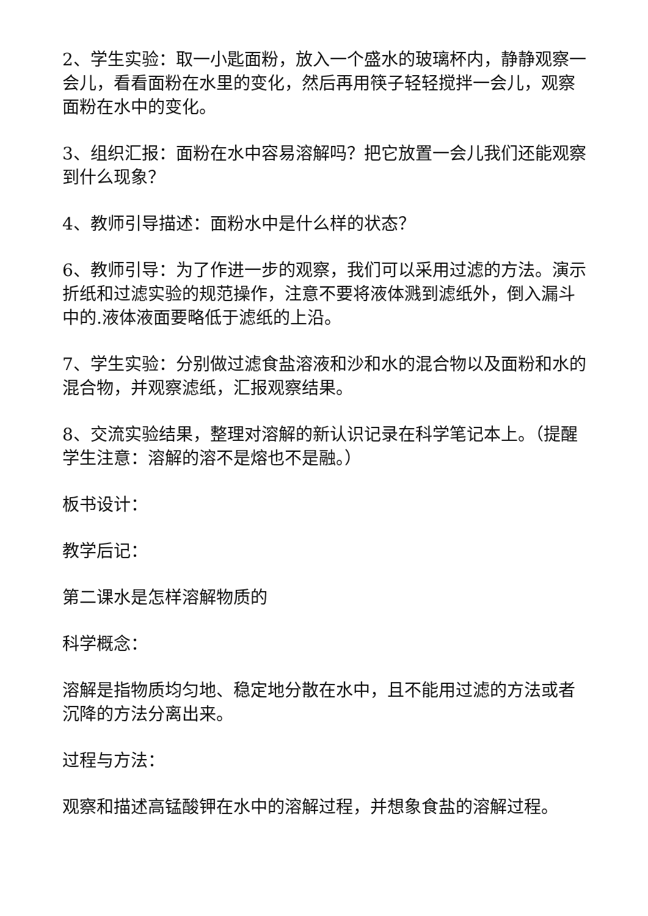2、学生实验：取一小匙面粉，放入一个盛水的玻璃杯内，静静观察一会儿，看看面粉在水里的变化，然后再用筷子轻轻搅拌一会儿，观察面粉在水中的变化。
3、组织汇报：面粉在水中容易溶解吗？把它放置一会儿我们还能观察到什么现象？
4、教师引导描述：面粉水中是什么样的状态？
6、教师引导：为了作进一步的观察，我们可以采用过滤的方法。演示折纸和过滤实验的规范操作，注意不要将液体溅到滤纸外，倒入漏斗中的.液体液面要略低于滤纸的上沿。
7、学生实验：分别做过滤食盐溶液和沙和水的混合物以及面粉和水的混合物，并观察滤纸，汇报观察结果。
8、交流实验结果，整理对溶解的新认识记录在科学笔记本上。（提醒学生注意：溶解的溶不是熔也不是融。）
板书设计：
教学后记：
第二课水是怎样溶解物质的
科学概念：
溶解是指物质均匀地、稳定地分散在水中，且不能用过滤的方法或者沉降的方法分离出来。
过程与方法：
观察和描述高锰酸钾在水中的溶解过程，并想象食盐的溶解过程。